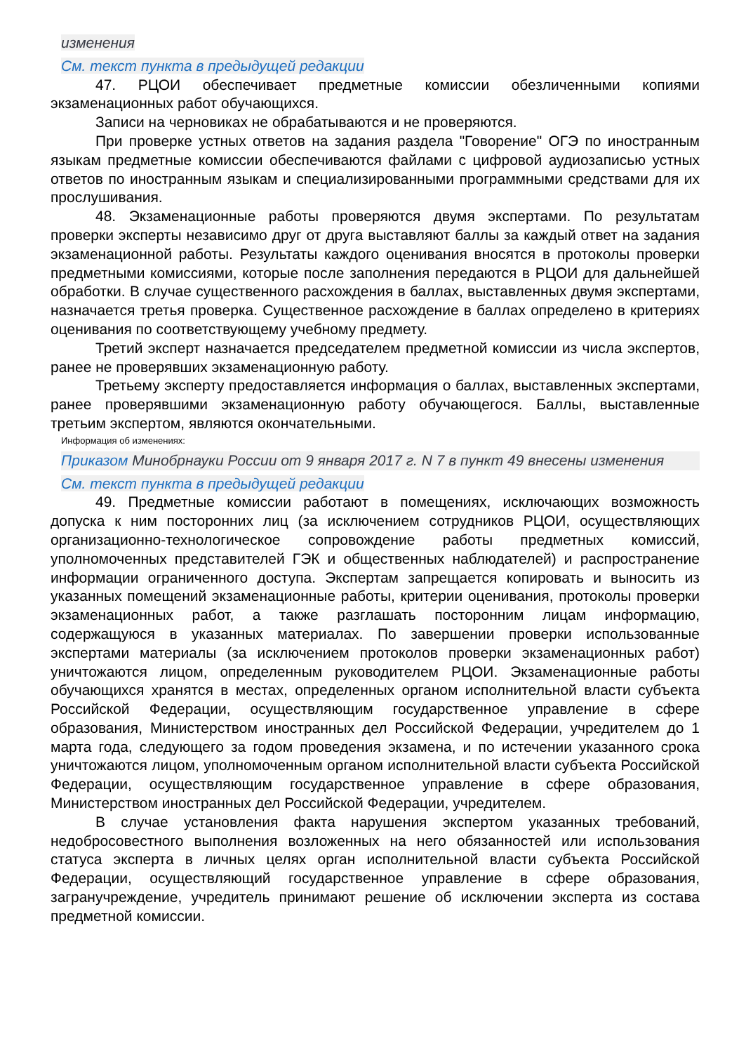изменения
См. текст пункта в предыдущей редакции
47. РЦОИ обеспечивает предметные комиссии обезличенными копиями экзаменационных работ обучающихся.
Записи на черновиках не обрабатываются и не проверяются.
При проверке устных ответов на задания раздела "Говорение" ОГЭ по иностранным языкам предметные комиссии обеспечиваются файлами с цифровой аудиозаписью устных ответов по иностранным языкам и специализированными программными средствами для их прослушивания.
48. Экзаменационные работы проверяются двумя экспертами. По результатам проверки эксперты независимо друг от друга выставляют баллы за каждый ответ на задания экзаменационной работы. Результаты каждого оценивания вносятся в протоколы проверки предметными комиссиями, которые после заполнения передаются в РЦОИ для дальнейшей обработки. В случае существенного расхождения в баллах, выставленных двумя экспертами, назначается третья проверка. Существенное расхождение в баллах определено в критериях оценивания по соответствующему учебному предмету.
Третий эксперт назначается председателем предметной комиссии из числа экспертов, ранее не проверявших экзаменационную работу.
Третьему эксперту предоставляется информация о баллах, выставленных экспертами, ранее проверявшими экзаменационную работу обучающегося. Баллы, выставленные третьим экспертом, являются окончательными.
Информация об изменениях:
Приказом Минобрнауки России от 9 января 2017 г. N 7 в пункт 49 внесены изменения
См. текст пункта в предыдущей редакции
49. Предметные комиссии работают в помещениях, исключающих возможность допуска к ним посторонних лиц (за исключением сотрудников РЦОИ, осуществляющих организационно-технологическое сопровождение работы предметных комиссий, уполномоченных представителей ГЭК и общественных наблюдателей) и распространение информации ограниченного доступа. Экспертам запрещается копировать и выносить из указанных помещений экзаменационные работы, критерии оценивания, протоколы проверки экзаменационных работ, а также разглашать посторонним лицам информацию, содержащуюся в указанных материалах. По завершении проверки использованные экспертами материалы (за исключением протоколов проверки экзаменационных работ) уничтожаются лицом, определенным руководителем РЦОИ. Экзаменационные работы обучающихся хранятся в местах, определенных органом исполнительной власти субъекта Российской Федерации, осуществляющим государственное управление в сфере образования, Министерством иностранных дел Российской Федерации, учредителем до 1 марта года, следующего за годом проведения экзамена, и по истечении указанного срока уничтожаются лицом, уполномоченным органом исполнительной власти субъекта Российской Федерации, осуществляющим государственное управление в сфере образования, Министерством иностранных дел Российской Федерации, учредителем.
В случае установления факта нарушения экспертом указанных требований, недобросовестного выполнения возложенных на него обязанностей или использования статуса эксперта в личных целях орган исполнительной власти субъекта Российской Федерации, осуществляющий государственное управление в сфере образования, загранучреждение, учредитель принимают решение об исключении эксперта из состава предметной комиссии.